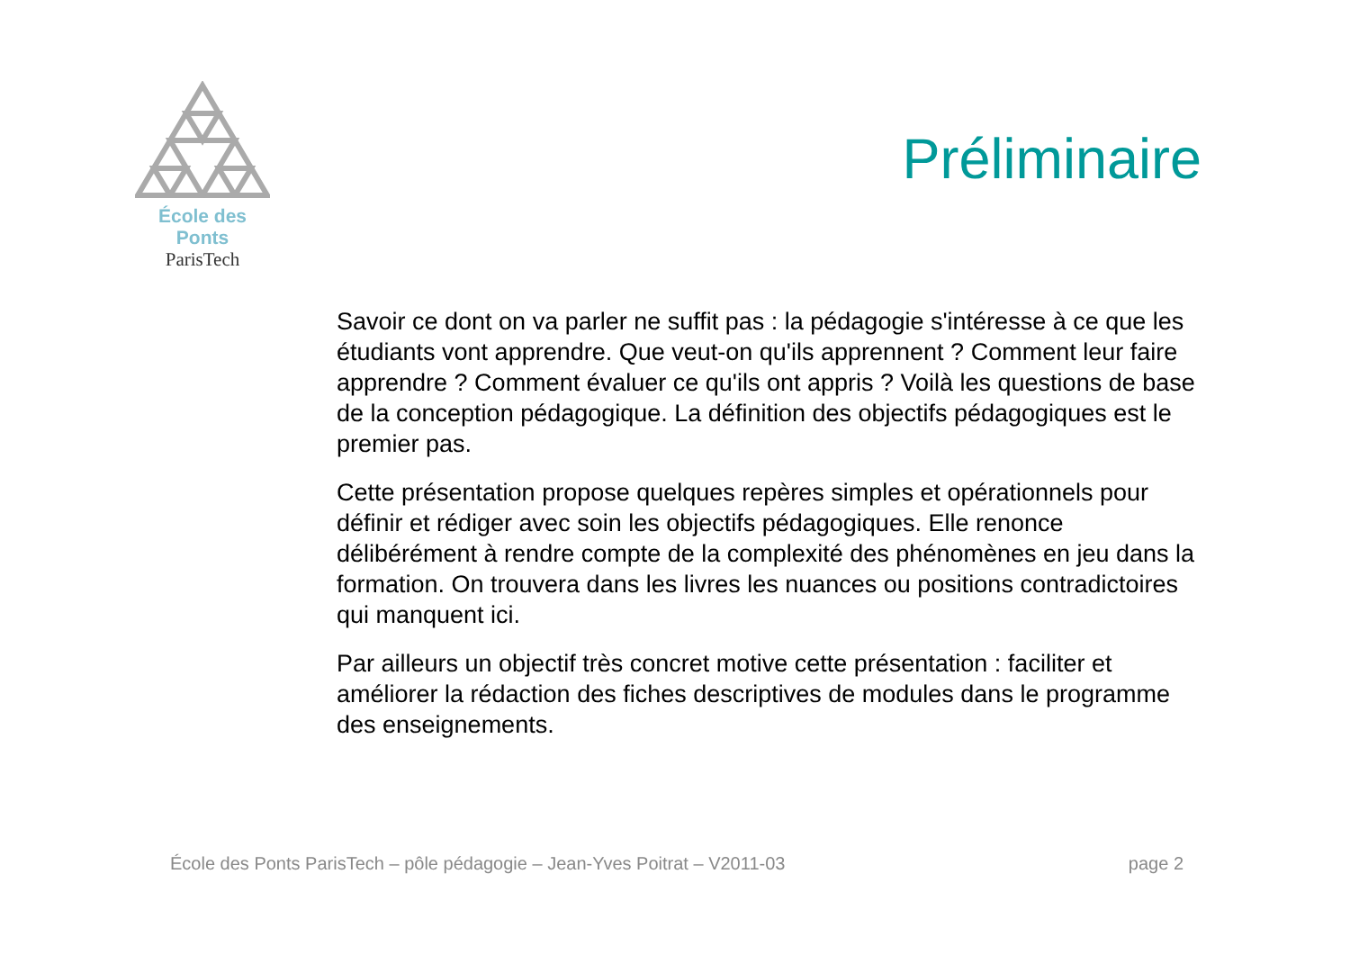École des Ponts
ParisTech
Préliminaire
Savoir ce dont on va parler ne suffit pas : la pédagogie s'intéresse à ce que les étudiants vont apprendre. Que veut-on qu'ils apprennent ? Comment leur faire apprendre ? Comment évaluer ce qu'ils ont appris ? Voilà les questions de base de la conception pédagogique. La définition des objectifs pédagogiques est le premier pas.
Cette présentation propose quelques repères simples et opérationnels pour définir et rédiger avec soin les objectifs pédagogiques. Elle renonce délibérément à rendre compte de la complexité des phénomènes en jeu dans la formation. On trouvera dans les livres les nuances ou positions contradictoires qui manquent ici.
Par ailleurs un objectif très concret motive cette présentation : faciliter et améliorer la rédaction des fiches descriptives de modules dans le programme des enseignements.
École des Ponts ParisTech – pôle pédagogie – Jean-Yves Poitrat – V2011-03 page 2